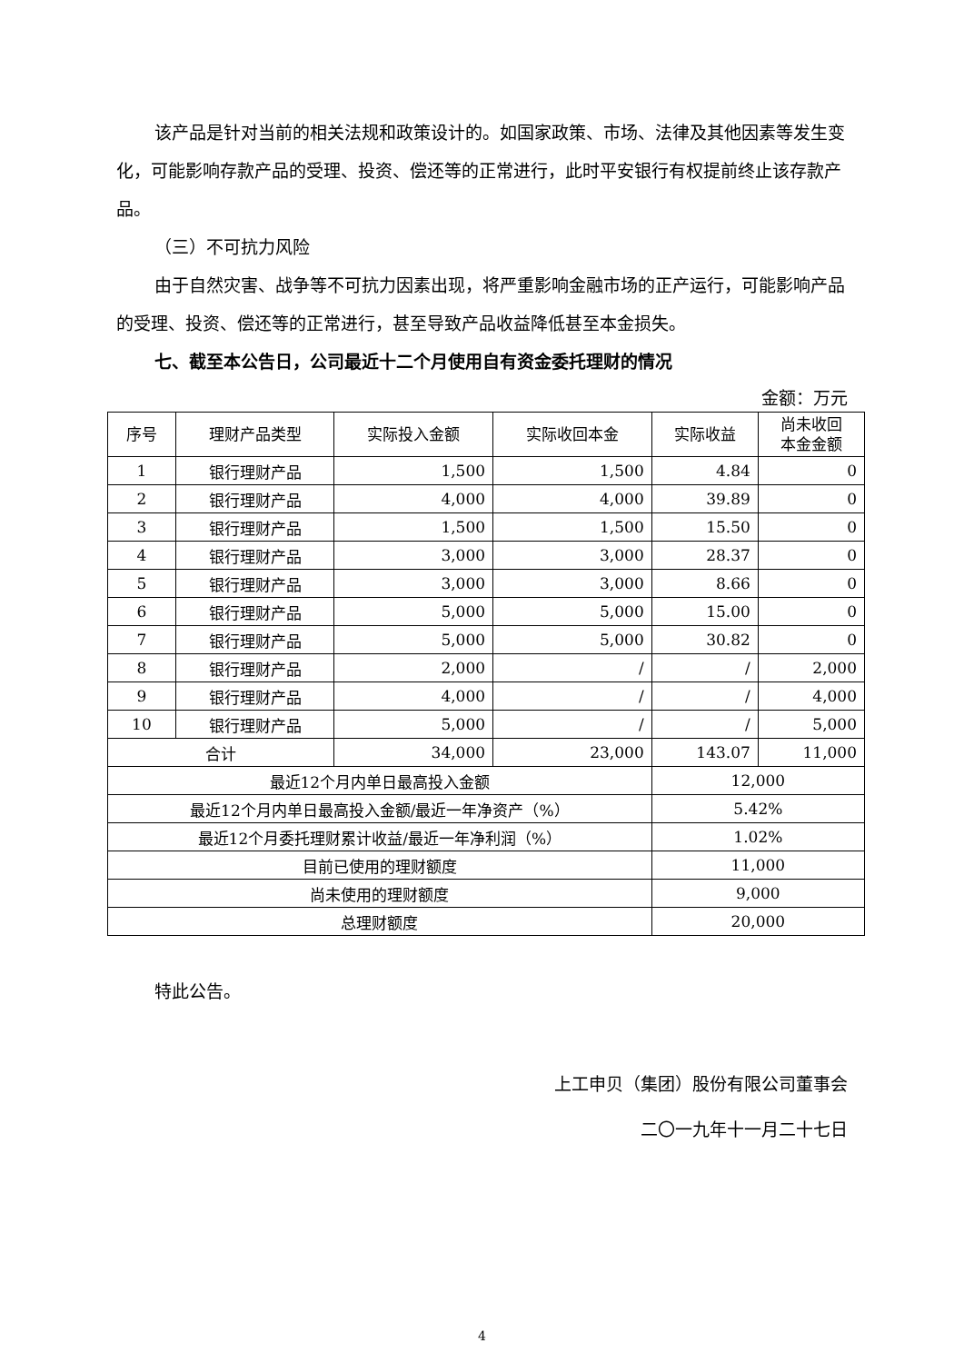该产品是针对当前的相关法规和政策设计的。如国家政策、市场、法律及其他因素等发生变化，可能影响存款产品的受理、投资、偿还等的正常进行，此时平安银行有权提前终止该存款产品。
（三）不可抗力风险
由于自然灾害、战争等不可抗力因素出现，将严重影响金融市场的正产运行，可能影响产品的受理、投资、偿还等的正常进行，甚至导致产品收益降低甚至本金损失。
七、截至本公告日，公司最近十二个月使用自有资金委托理财的情况
金额：万元
| 序号 | 理财产品类型 | 实际投入金额 | 实际收回本金 | 实际收益 | 尚未收回 本金金额 |
| --- | --- | --- | --- | --- | --- |
| 1 | 银行理财产品 | 1,500 | 1,500 | 4.84 | 0 |
| 2 | 银行理财产品 | 4,000 | 4,000 | 39.89 | 0 |
| 3 | 银行理财产品 | 1,500 | 1,500 | 15.50 | 0 |
| 4 | 银行理财产品 | 3,000 | 3,000 | 28.37 | 0 |
| 5 | 银行理财产品 | 3,000 | 3,000 | 8.66 | 0 |
| 6 | 银行理财产品 | 5,000 | 5,000 | 15.00 | 0 |
| 7 | 银行理财产品 | 5,000 | 5,000 | 30.82 | 0 |
| 8 | 银行理财产品 | 2,000 | / | / | 2,000 |
| 9 | 银行理财产品 | 4,000 | / | / | 4,000 |
| 10 | 银行理财产品 | 5,000 | / | / | 5,000 |
| 合计 | | 34,000 | 23,000 | 143.07 | 11,000 |
| 最近12个月内单日最高投入金额 | | | | 12,000 | |
| 最近12个月内单日最高投入金额/最近一年净资产（%） | | | | 5.42% | |
| 最近12个月委托理财累计收益/最近一年净利润（%） | | | | 1.02% | |
| 目前已使用的理财额度 | | | | 11,000 | |
| 尚未使用的理财额度 | | | | 9,000 | |
| 总理财额度 | | | | 20,000 | |
特此公告。
上工申贝（集团）股份有限公司董事会
二〇一九年十一月二十七日
4